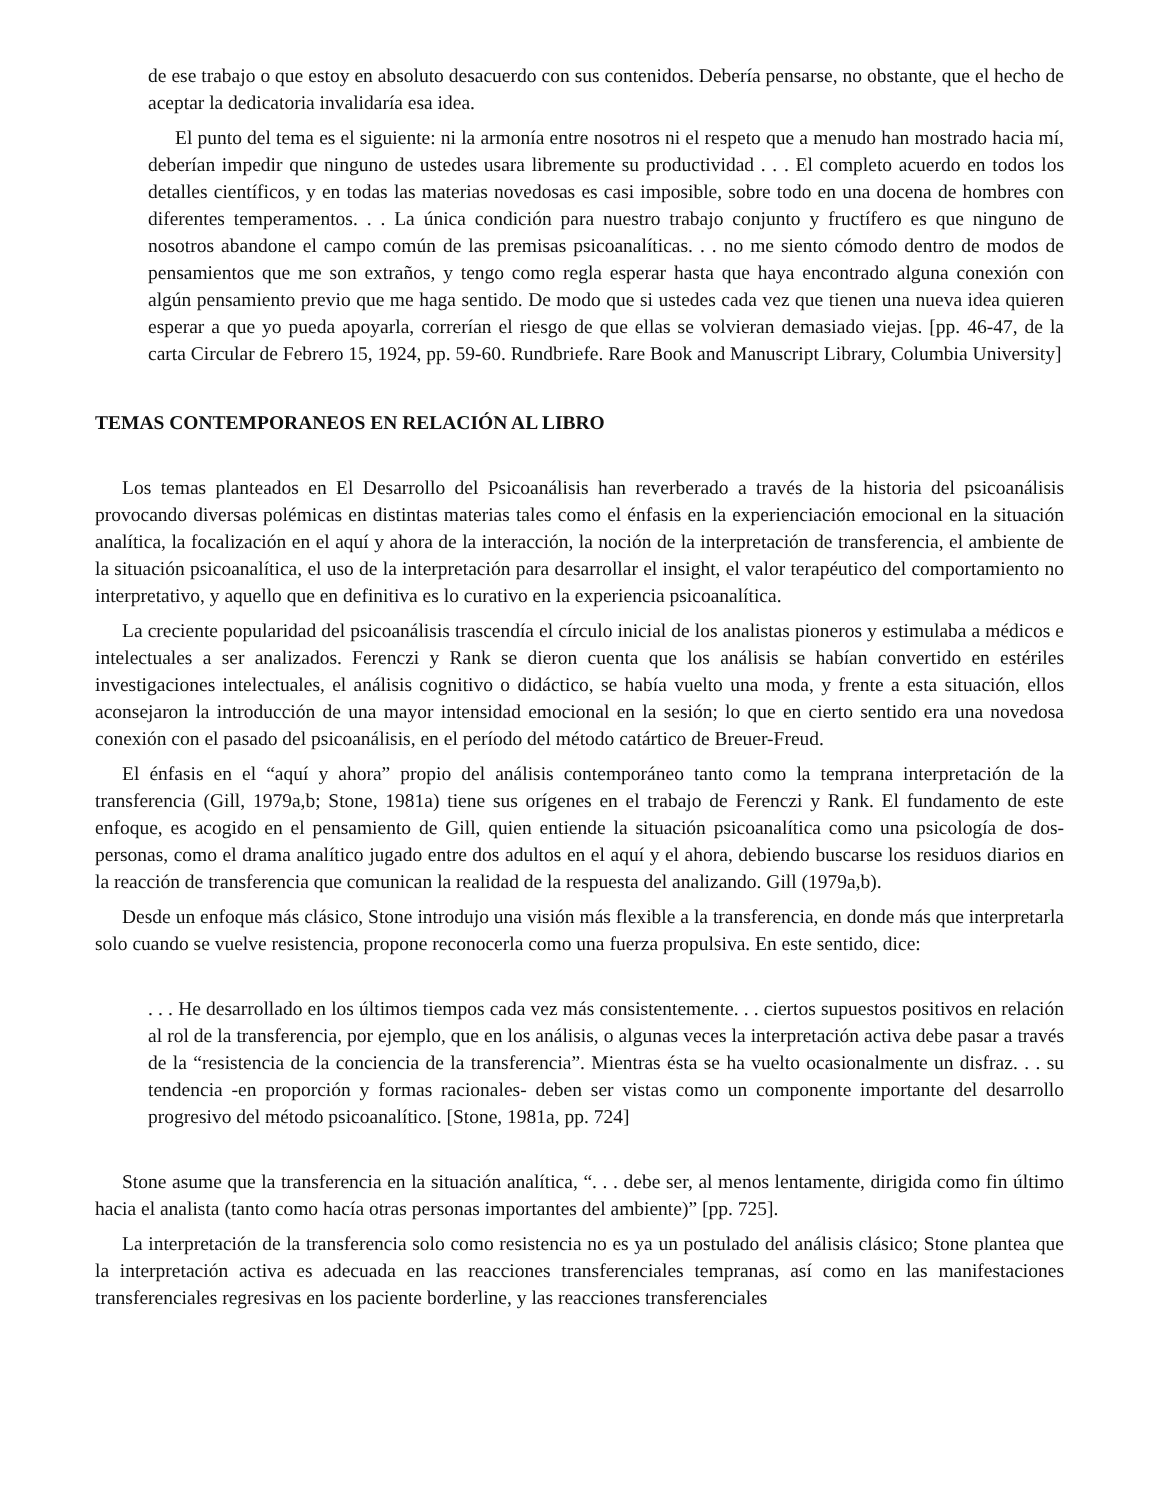de ese trabajo o que estoy en absoluto desacuerdo con sus contenidos. Debería pensarse, no obstante, que el hecho de aceptar la dedicatoria invalidaría esa idea.
El punto del tema es el siguiente: ni la armonía entre nosotros ni el respeto que a menudo han mostrado hacia mí, deberían impedir que ninguno de ustedes usara libremente su productividad . . . El completo acuerdo en todos los detalles científicos, y en todas las materias novedosas es casi imposible, sobre todo en una docena de hombres con diferentes temperamentos. . . La única condición para nuestro trabajo conjunto y fructífero es que ninguno de nosotros abandone el campo común de las premisas psicoanalíticas. . . no me siento cómodo dentro de modos de pensamientos que me son extraños, y tengo como regla esperar hasta que haya encontrado alguna conexión con algún pensamiento previo que me haga sentido. De modo que si ustedes cada vez que tienen una nueva idea quieren esperar a que yo pueda apoyarla, correrían el riesgo de que ellas se volvieran demasiado viejas. [pp. 46-47, de la carta Circular de Febrero 15, 1924, pp. 59-60. Rundbriefe. Rare Book and Manuscript Library, Columbia University]
TEMAS CONTEMPORANEOS EN RELACIÓN AL LIBRO
Los temas planteados en El Desarrollo del Psicoanálisis han reverberado a través de la historia del psicoanálisis provocando diversas polémicas en distintas materias tales como el énfasis en la experienciación emocional en la situación analítica, la focalización en el aquí y ahora de la interacción, la noción de la interpretación de transferencia, el ambiente de la situación psicoanalítica, el uso de la interpretación para desarrollar el insight, el valor terapéutico del comportamiento no interpretativo, y aquello que en definitiva es lo curativo en la experiencia psicoanalítica.
La creciente popularidad del psicoanálisis trascendía el círculo inicial de los analistas pioneros y estimulaba a médicos e intelectuales a ser analizados. Ferenczi y Rank se dieron cuenta que los análisis se habían convertido en estériles investigaciones intelectuales, el análisis cognitivo o didáctico, se había vuelto una moda, y frente a esta situación, ellos aconsejaron la introducción de una mayor intensidad emocional en la sesión; lo que en cierto sentido era una novedosa conexión con el pasado del psicoanálisis, en el período del método catártico de Breuer-Freud.
El énfasis en el “aquí y ahora” propio del análisis contemporáneo tanto como la temprana interpretación de la transferencia (Gill, 1979a,b; Stone, 1981a) tiene sus orígenes en el trabajo de Ferenczi y Rank. El fundamento de este enfoque, es acogido en el pensamiento de Gill, quien entiende la situación psicoanalítica como una psicología de dos-personas, como el drama analítico jugado entre dos adultos en el aquí y el ahora, debiendo buscarse los residuos diarios en la reacción de transferencia que comunican la realidad de la respuesta del analizando. Gill (1979a,b).
Desde un enfoque más clásico, Stone introdujo una visión más flexible a la transferencia, en donde más que interpretarla solo cuando se vuelve resistencia, propone reconocerla como una fuerza propulsiva. En este sentido, dice:
. . . He desarrollado en los últimos tiempos cada vez más consistentemente. . . ciertos supuestos positivos en relación al rol de la transferencia, por ejemplo, que en los análisis, o algunas veces la interpretación activa debe pasar a través de la “resistencia de la conciencia de la transferencia”. Mientras ésta se ha vuelto ocasionalmente un disfraz. . . su tendencia -en proporción y formas racionales- deben ser vistas como un componente importante del desarrollo progresivo del método psicoanalítico. [Stone, 1981a, pp. 724]
Stone asume que la transferencia en la situación analítica, “. . . debe ser, al menos lentamente, dirigida como fin último hacia el analista (tanto como hacía otras personas importantes del ambiente)” [pp. 725].
La interpretación de la transferencia solo como resistencia no es ya un postulado del análisis clásico; Stone plantea que la interpretación activa es adecuada en las reacciones transferenciales tempranas, así como en las manifestaciones transferenciales regresivas en los paciente borderline, y las reacciones transferenciales